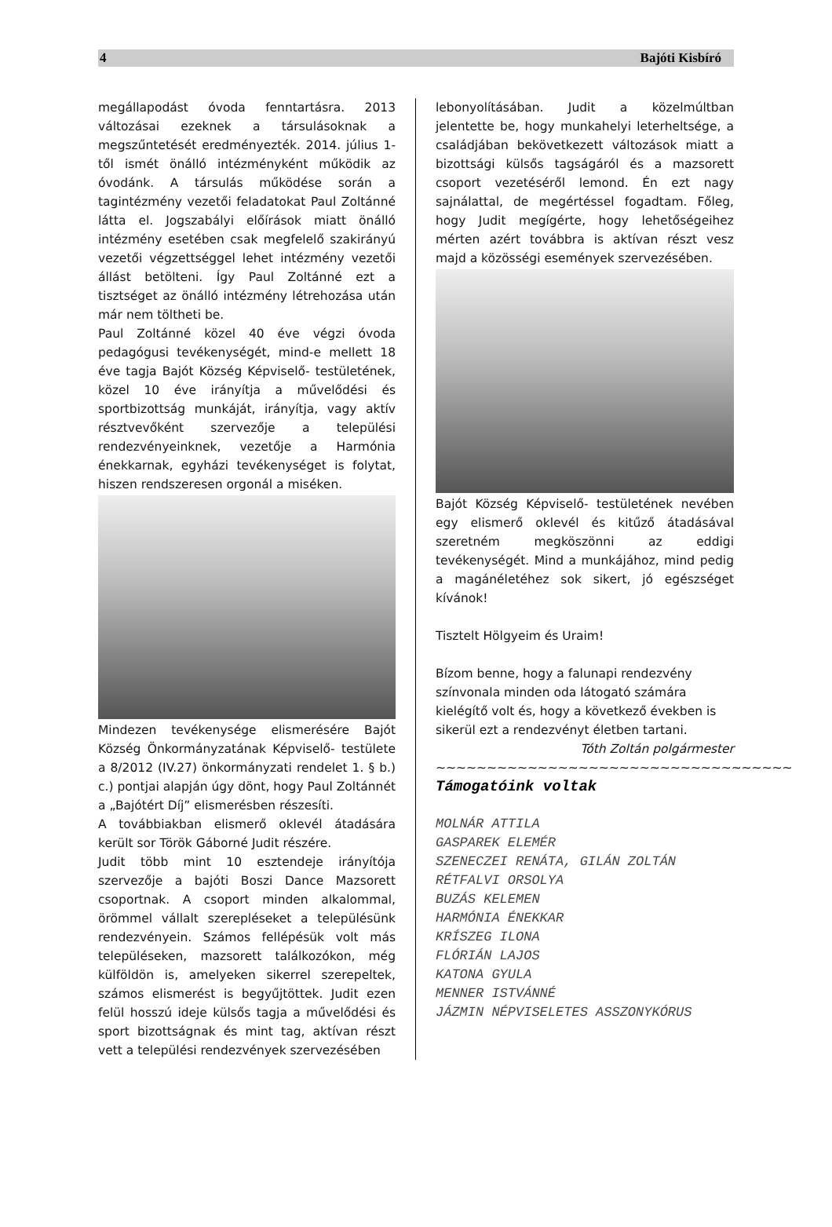4 Bajóti Kisbíró
megállapodást óvoda fenntartásra. 2013 változásai ezeknek a társulásoknak a megszűntetését eredményezték. 2014. július 1-től ismét önálló intézményként működik az óvodánk. A társulás működése során a tagintézmény vezetői feladatokat Paul Zoltánné látta el. Jogszabályi előírások miatt önálló intézmény esetében csak megfelelő szakirányú vezetői végzettséggel lehet intézmény vezetői állást betölteni. Így Paul Zoltánné ezt a tisztséget az önálló intézmény létrehozása után már nem töltheti be.
Paul Zoltánné közel 40 éve végzi óvoda pedagógusi tevékenységét, mind-e mellett 18 éve tagja Bajót Község Képviselő- testületének, közel 10 éve irányítja a művelődési és sportbizottság munkáját, irányítja, vagy aktív résztvevőként szervezője a települési rendezvényeinknek, vezetője a Harmónia énekkarnak, egyházi tevékenységet is folytat, hiszen rendszeresen orgonál a miséken.
Mindezen tevékenysége elismerésére Bajót Község Önkormányzatának Képviselő- testülete a 8/2012 (IV.27) önkormányzati rendelet 1. § b.) c.) pontjai alapján úgy dönt, hogy Paul Zoltánnét a „Bajótért Díj” elismerésben részesíti.
A továbbiakban elismerő oklevél átadására került sor Török Gáborné Judit részére.
Judit több mint 10 esztendeje irányítója szervezője a bajóti Boszi Dance Mazsorett csoportnak. A csoport minden alkalommal, örömmel vállalt szerepléseket a településünk rendezvényein. Számos fellépésük volt más településeken, mazsorett találkozókon, még külföldön is, amelyeken sikerrel szerepeltek, számos elismerést is begyűjtöttek. Judit ezen felül hosszú ideje külsős tagja a művelődési és sport bizottságnak és mint tag, aktívan részt vett a települési rendezvények szervezésében
lebonyolításában. Judit a közelmúltban jelentette be, hogy munkahelyi leterheltsége, a családjában bekövetkezett változások miatt a bizottsági külsős tagságáról és a mazsorett csoport vezetéséről lemond. Én ezt nagy sajnálattal, de megértéssel fogadtam. Főleg, hogy Judit megígérte, hogy lehetőségeihez mérten azért továbbra is aktívan részt vesz majd a közösségi események szervezésében.
Bajót Község Képviselő- testületének nevében egy elismerő oklevél és kitűző átadásával szeretném megköszönni az eddigi tevékenységét. Mind a munkájához, mind pedig a magánéletéhez sok sikert, jó egészséget kívánok!
Tisztelt Hölgyeim és Uraim!
Bízom benne, hogy a falunapi rendezvény színvonala minden oda látogató számára kielégítő volt és, hogy a következő években is sikerül ezt a rendezvényt életben tartani.
Tóth Zoltán polgármester
~~~~~~~~~~~~~~~~~~~~~~~~~~~~~~~~~~~
Támogatóink voltak
MOLNÁR ATTILA
GASPAREK ELEMÉR
SZENECZEI RENÁTA, GILÁN ZOLTÁN
RÉTFALVI ORSOLYA
BUZÁS KELEMEN
HARMÓNIA ÉNEKKAR
KRÍSZEG ILONA
FLÓRIÁN LAJOS
KATONA GYULA
MENNER ISTVÁNNÉ
JÁZMIN NÉPVISELETES ASSZONYKÓRUS